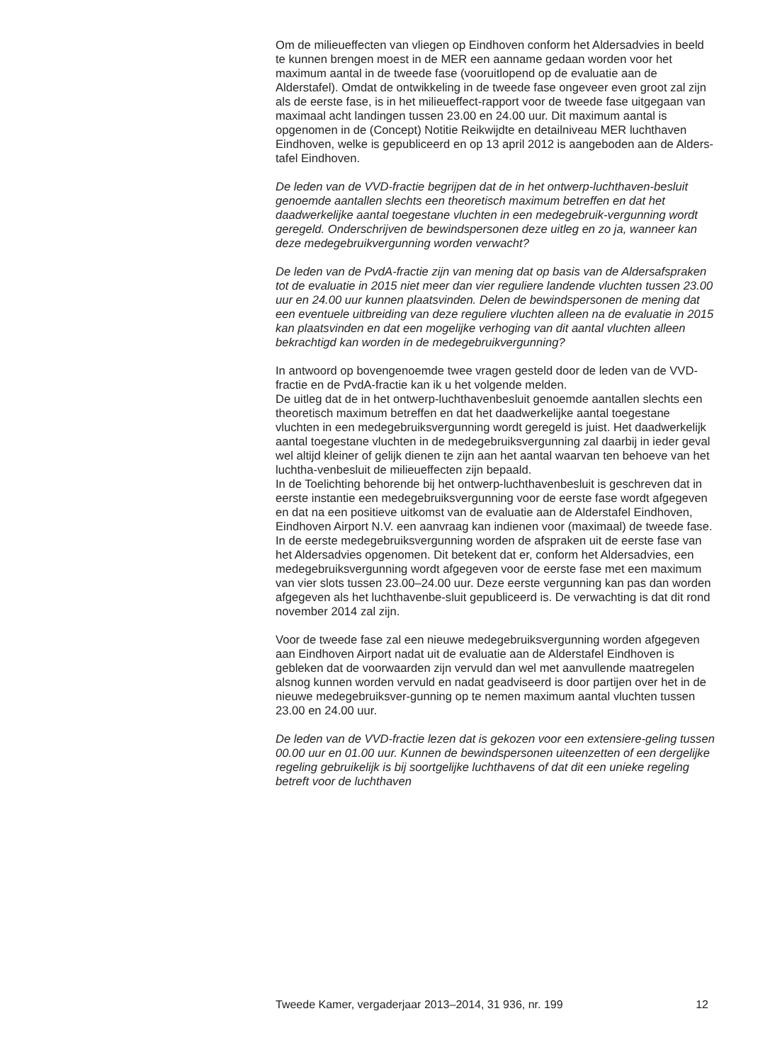Om de milieueffecten van vliegen op Eindhoven conform het Aldersadvies in beeld te kunnen brengen moest in de MER een aanname gedaan worden voor het maximum aantal in de tweede fase (vooruitlopend op de evaluatie aan de Alderstafel). Omdat de ontwikkeling in de tweede fase ongeveer even groot zal zijn als de eerste fase, is in het milieueffect-rapport voor de tweede fase uitgegaan van maximaal acht landingen tussen 23.00 en 24.00 uur. Dit maximum aantal is opgenomen in de (Concept) Notitie Reikwijdte en detailniveau MER luchthaven Eindhoven, welke is gepubliceerd en op 13 april 2012 is aangeboden aan de Alders-tafel Eindhoven.
De leden van de VVD-fractie begrijpen dat de in het ontwerp-luchthaven-besluit genoemde aantallen slechts een theoretisch maximum betreffen en dat het daadwerkelijke aantal toegestane vluchten in een medegebruik-vergunning wordt geregeld. Onderschrijven de bewindspersonen deze uitleg en zo ja, wanneer kan deze medegebruikvergunning worden verwacht?
De leden van de PvdA-fractie zijn van mening dat op basis van de Aldersafspraken tot de evaluatie in 2015 niet meer dan vier reguliere landende vluchten tussen 23.00 uur en 24.00 uur kunnen plaatsvinden. Delen de bewindspersonen de mening dat een eventuele uitbreiding van deze reguliere vluchten alleen na de evaluatie in 2015 kan plaatsvinden en dat een mogelijke verhoging van dit aantal vluchten alleen bekrachtigd kan worden in de medegebruikvergunning?
In antwoord op bovengenoemde twee vragen gesteld door de leden van de VVD-fractie en de PvdA-fractie kan ik u het volgende melden.
De uitleg dat de in het ontwerp-luchthavenbesluit genoemde aantallen slechts een theoretisch maximum betreffen en dat het daadwerkelijke aantal toegestane vluchten in een medegebruiksvergunning wordt geregeld is juist. Het daadwerkelijk aantal toegestane vluchten in de medegebruiksvergunning zal daarbij in ieder geval wel altijd kleiner of gelijk dienen te zijn aan het aantal waarvan ten behoeve van het luchtha-venbesluit de milieueffecten zijn bepaald.
In de Toelichting behorende bij het ontwerp-luchthavenbesluit is geschreven dat in eerste instantie een medegebruiksvergunning voor de eerste fase wordt afgegeven en dat na een positieve uitkomst van de evaluatie aan de Alderstafel Eindhoven, Eindhoven Airport N.V. een aanvraag kan indienen voor (maximaal) de tweede fase.
In de eerste medegebruiksvergunning worden de afspraken uit de eerste fase van het Aldersadvies opgenomen. Dit betekent dat er, conform het Aldersadvies, een medegebruiksvergunning wordt afgegeven voor de eerste fase met een maximum van vier slots tussen 23.00–24.00 uur. Deze eerste vergunning kan pas dan worden afgegeven als het luchthavenbe-sluit gepubliceerd is. De verwachting is dat dit rond november 2014 zal zijn.
Voor de tweede fase zal een nieuwe medegebruiksvergunning worden afgegeven aan Eindhoven Airport nadat uit de evaluatie aan de Alderstafel Eindhoven is gebleken dat de voorwaarden zijn vervuld dan wel met aanvullende maatregelen alsnog kunnen worden vervuld en nadat geadviseerd is door partijen over het in de nieuwe medegebruiksver-gunning op te nemen maximum aantal vluchten tussen 23.00 en 24.00 uur.
De leden van de VVD-fractie lezen dat is gekozen voor een extensiere-geling tussen 00.00 uur en 01.00 uur. Kunnen de bewindspersonen uiteenzetten of een dergelijke regeling gebruikelijk is bij soortgelijke luchthavens of dat dit een unieke regeling betreft voor de luchthaven
Tweede Kamer, vergaderjaar 2013–2014, 31 936, nr. 199 12